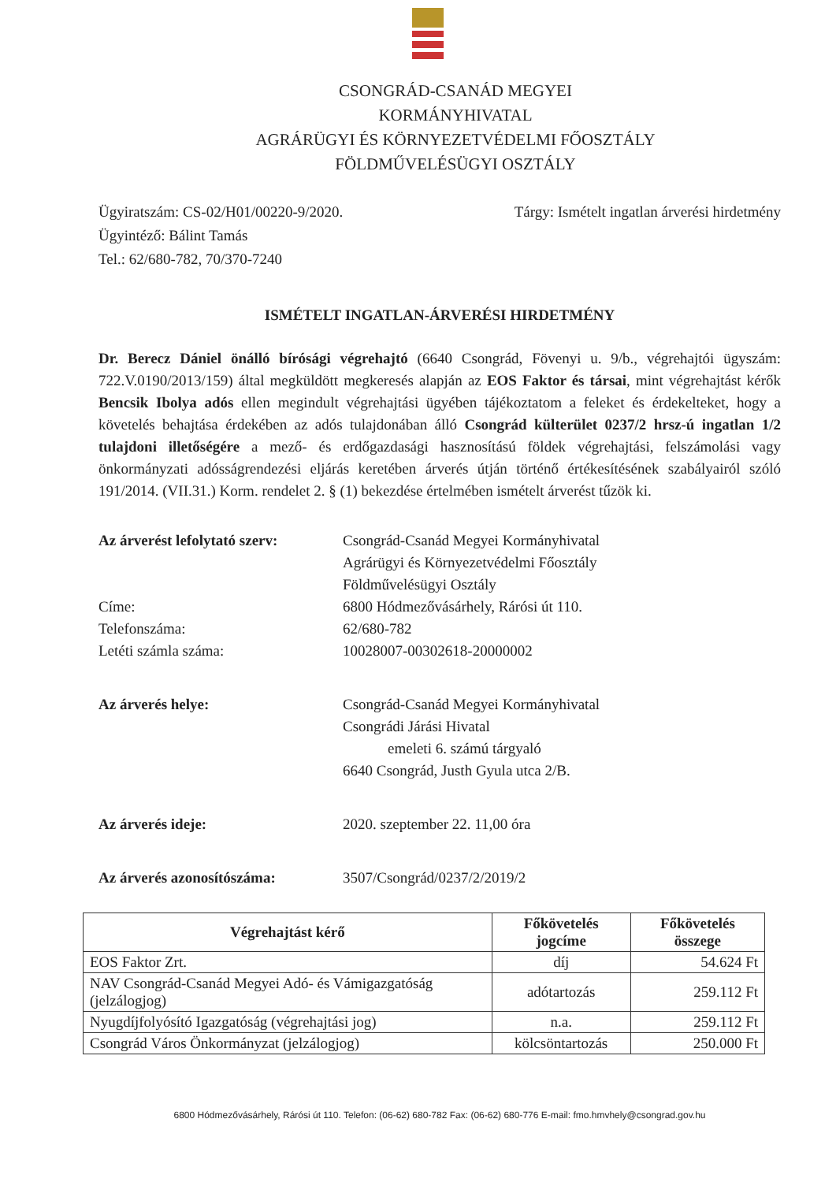CSONGRÁD-CSANÁD MEGYEI
KORMÁNYHIVATAL
AGRÁRÜGYI ÉS KÖRNYEZETVÉDELMI FŐOSZTÁLY
FÖLDMŰVELÉSÜGYI OSZTÁLY
Ügyiratszám: CS-02/H01/00220-9/2020.
Ügyintéző: Bálint Tamás
Tel.: 62/680-782, 70/370-7240
Tárgy: Ismételt ingatlan árverési hirdetmény
ISMÉTELT INGATLAN-ÁRVERÉSI HIRDETMÉNY
Dr. Berecz Dániel önálló bírósági végrehajtó (6640 Csongrád, Fövenyi u. 9/b., végrehajtói ügyszám: 722.V.0190/2013/159) által megküldött megkeresés alapján az EOS Faktor és társai, mint végrehajtást kérők Bencsik Ibolya adós ellen megindult végrehajtási ügyében tájékoztatom a feleket és érdekelteket, hogy a követelés behajtása érdekében az adós tulajdonában álló Csongrád külterület 0237/2 hrsz-ú ingatlan 1/2 tulajdoni illetőségére a mező- és erdőgazdasági hasznosítású földek végrehajtási, felszámolási vagy önkormányzati adósságrendezési eljárás keretében árverés útján történő értékesítésének szabályairól szóló 191/2014. (VII.31.) Korm. rendelet 2. § (1) bekezdése értelmében ismételt árverést tűzök ki.
Az árverést lefolytató szerv:
Csongrád-Csanád Megyei Kormányhivatal
Agrárügyi és Környezetvédelmi Főosztály
Földművelésügyi Osztály
Címe:
Telefonszáma:
Letéti számla száma:
6800 Hódmezővásárhely, Rárósi út 110.
62/680-782
10028007-00302618-20000002
Az árverés helye: Csongrád-Csanád Megyei Kormányhivatal
Csongrádi Járási Hivatal
emeleti 6. számú tárgyaló
6640 Csongrád, Justh Gyula utca 2/B.
Az árverés ideje: 2020. szeptember 22. 11,00 óra
Az árverés azonosítószáma: 3507/Csongrád/0237/2/2019/2
| Végrehajtást kérő | Főkövetelés jogcíme | Főkövetelés összege |
| --- | --- | --- |
| EOS Faktor Zrt. | díj | 54.624 Ft |
| NAV Csongrád-Csanád Megyei Adó- és Vámigazgatóság (jelzálogjog) | adótartozás | 259.112 Ft |
| Nyugdíjfolyósító Igazgatóság (végrehajtási jog) | n.a. | 259.112 Ft |
| Csongrád Város Önkormányzat (jelzálogjog) | kölcsöntartozás | 250.000 Ft |
6800 Hódmezővásárhely, Rárósi út 110. Telefon: (06-62) 680-782 Fax: (06-62) 680-776 E-mail: fmo.hmvhely@csongrad.gov.hu